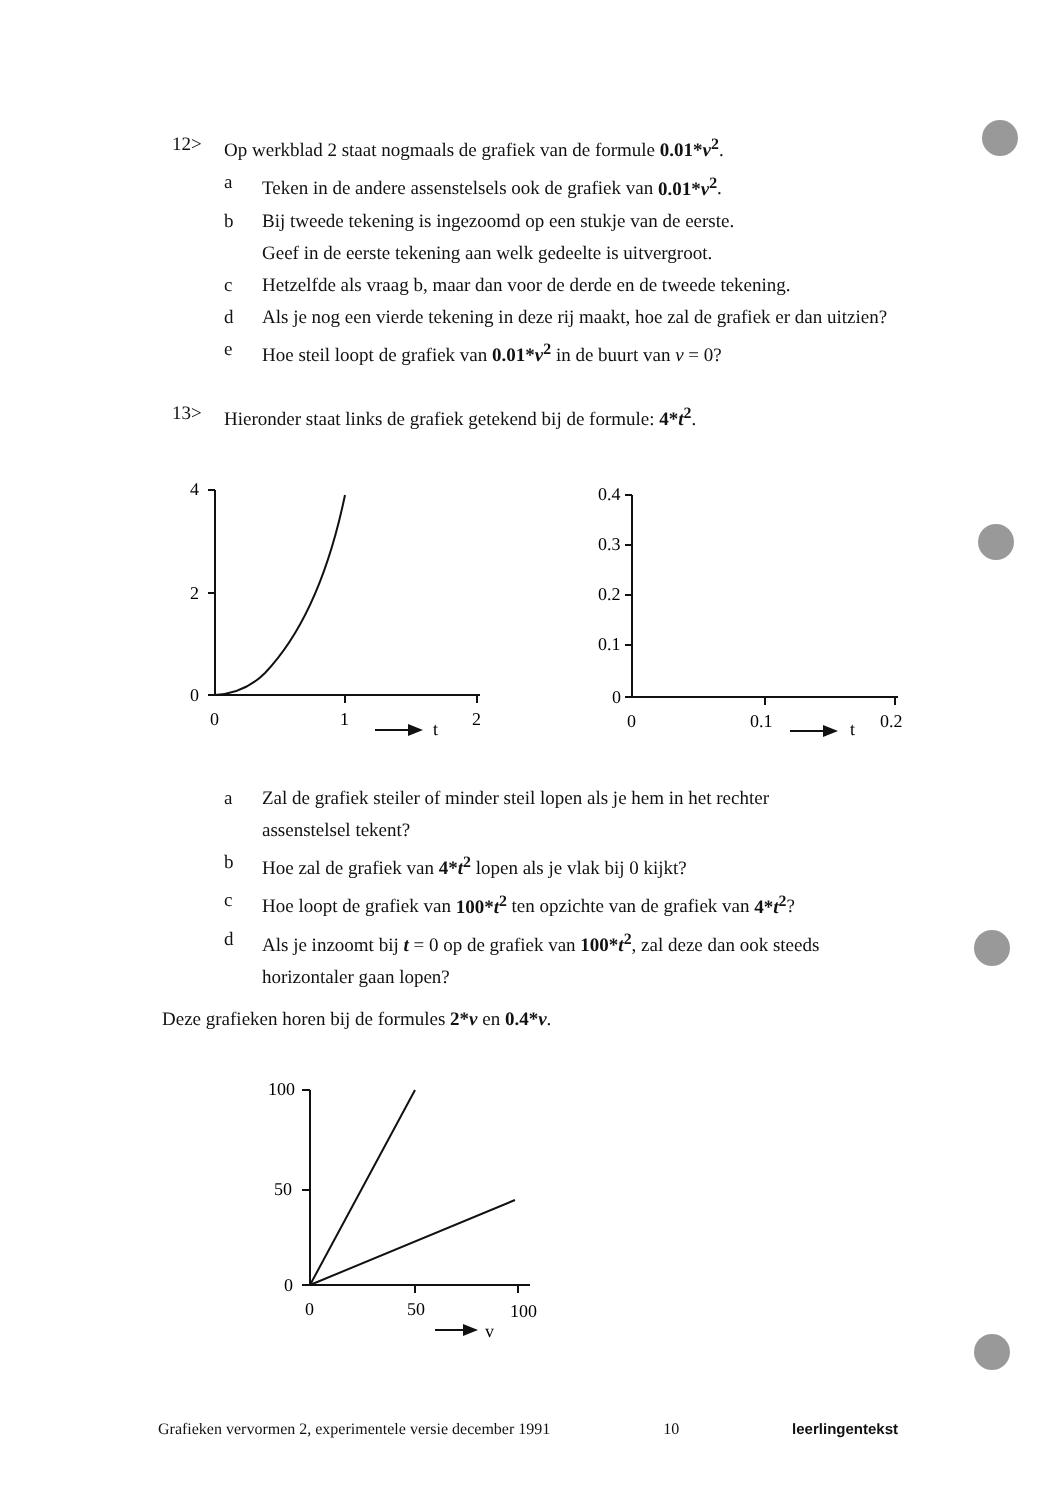12> Op werkblad 2 staat nogmaals de grafiek van de formule 0.01*v<sup>2</sup>.
a Teken in de andere assenstelsels ook de grafiek van 0.01*v<sup>2</sup>.
b Bij tweede tekening is ingezoomd op een stukje van de eerste.
Geef in de eerste tekening aan welk gedeelte is uitvergroot.
c Hetzelfde als vraag b, maar dan voor de derde en de tweede tekening.
d Als je nog een vierde tekening in deze rij maakt, hoe zal de grafiek er dan uitzien?
e Hoe steil loopt de grafiek van 0.01*v<sup>2</sup> in de buurt van v = 0?
13> Hieronder staat links de grafiek getekend bij de formule: 4*t<sup>2</sup>.
4
2
0
0
1
t
2
0.4
0.3
0.2
0.1
0
0
0.1
t
0.2
a Zal de grafiek steiler of minder steil lopen als je hem in het rechter
assenstelsel tekent?
b Hoe zal de grafiek van 4*t<sup>2</sup> lopen als je vlak bij 0 kijkt?
c Hoe loopt de grafiek van 100*t<sup>2</sup> ten opzichte van de grafiek van 4*t<sup>2</sup>?
d Als je inzoomt bij t = 0 op de grafiek van 100*t<sup>2</sup>, zal deze dan ook steeds horizontaler gaan lopen?
Deze grafieken horen bij de formules 2*v en 0.4*v.
100
50
0
0
50
v
100
Grafieken vervormen 2, experimentele versie december 1991 10 leerlingentekst